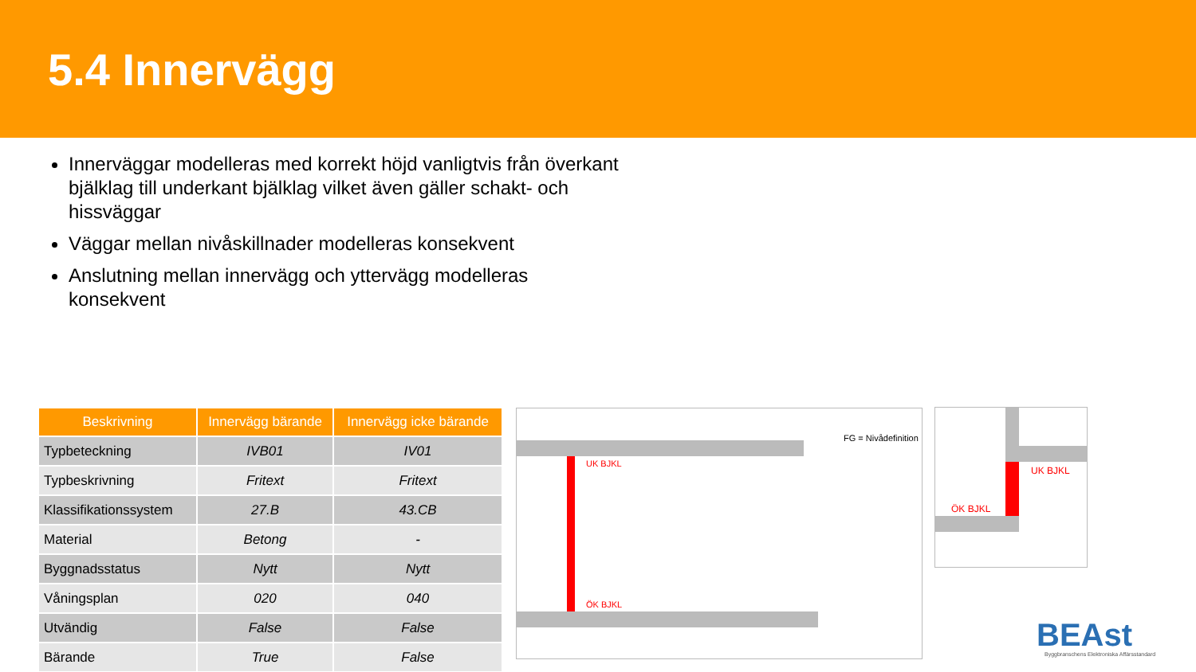5.4 Innervägg
Innerväggar modelleras med korrekt höjd vanligtvis från överkant bjälklag till underkant bjälklag vilket även gäller schakt- och hissväggar
Väggar mellan nivåskillnader modelleras konsekvent
Anslutning mellan innervägg och yttervägg modelleras konsekvent
| Beskrivning | Innervägg bärande | Innervägg icke bärande |
| --- | --- | --- |
| Typbeteckning | IVB01 | IV01 |
| Typbeskrivning | Fritext | Fritext |
| Klassifikationssystem | 27.B | 43.CB |
| Material | Betong | - |
| Byggnadsstatus | Nytt | Nytt |
| Våningsplan | 020 | 040 |
| Utvändig | False | False |
| Bärande | True | False |
FG = Nivådefinition
UK BJKL
ÖK BJKL
UK BJKL
ÖK BJKL
BEAst
Byggbranschens Elektroniska Affärsstandard